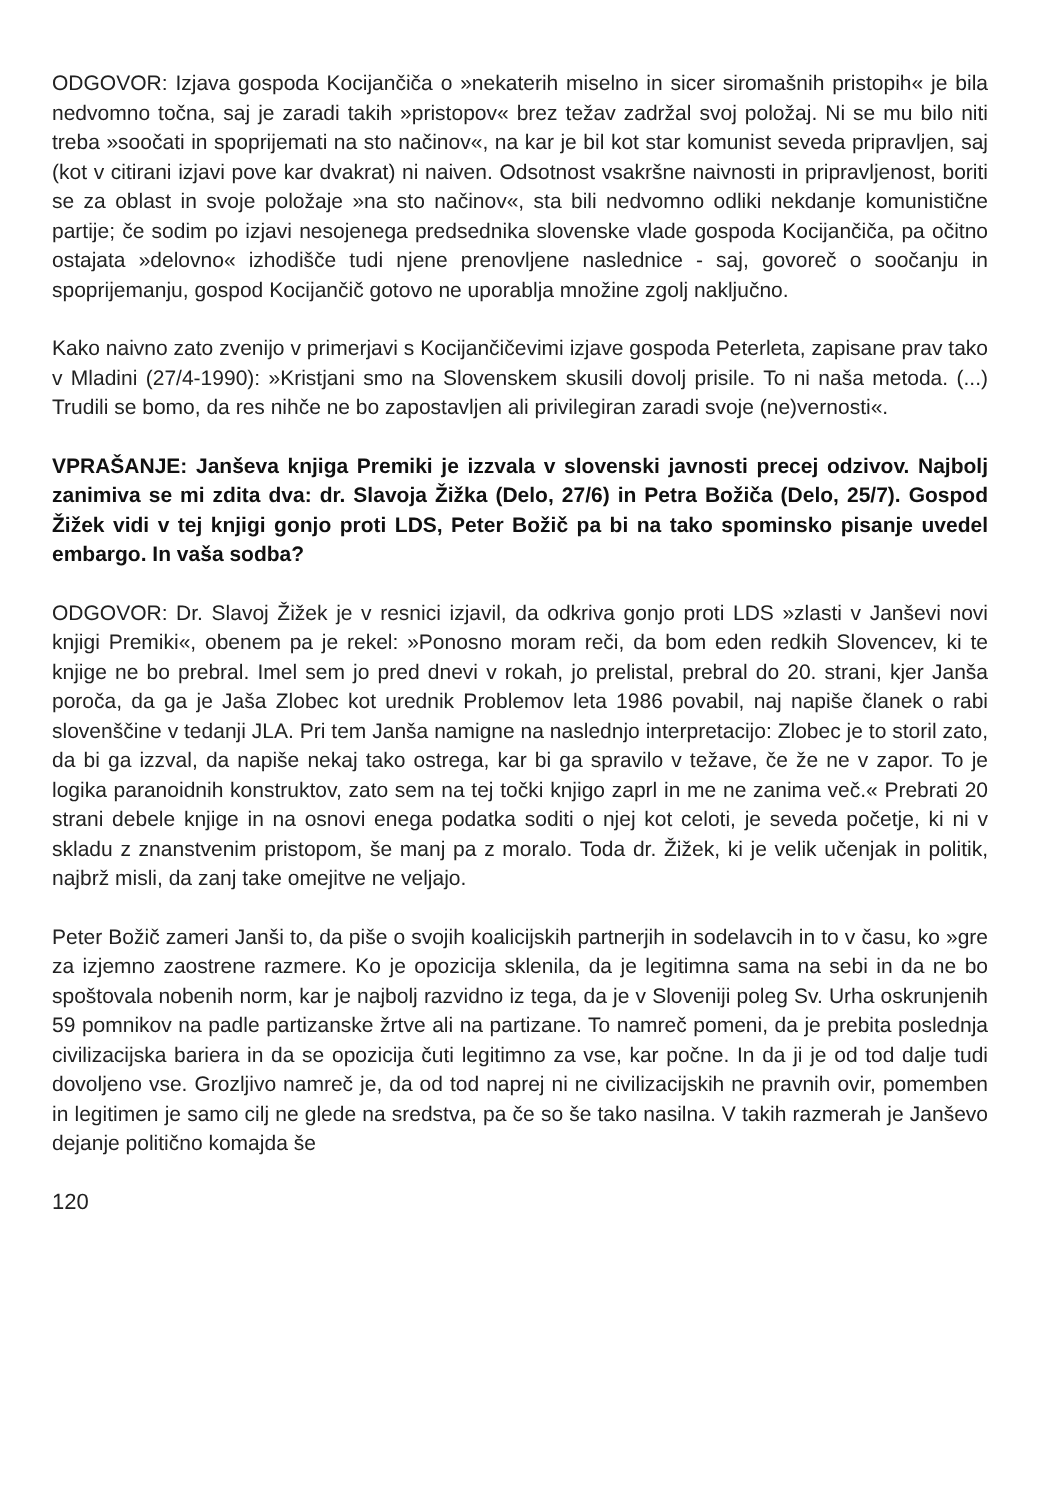ODGOVOR: Izjava gospoda Kocijančiča o »nekaterih miselno in sicer siromašnih pristopih« je bila nedvomno točna, saj je zaradi takih »pristopov« brez težav zadržal svoj položaj. Ni se mu bilo niti treba »soočati in spoprijemati na sto načinov«, na kar je bil kot star komunist seveda pripravljen, saj (kot v citirani izjavi pove kar dvakrat) ni naiven. Odsotnost vsakršne naivnosti in pripravljenost, boriti se za oblast in svoje položaje »na sto načinov«, sta bili nedvomno odliki nekdanje komunistične partije; če sodim po izjavi nesojenega predsednika slovenske vlade gospoda Kocijančiča, pa očitno ostajata »delovno« izhodišče tudi njene prenovljene naslednice - saj, govoreč o soočanju in spoprijemanju, gospod Kocijančič gotovo ne uporablja množine zgolj naključno.
Kako naivno zato zvenijo v primerjavi s Kocijančičevimi izjave gospoda Peterleta, zapisane prav tako v Mladini (27/4-1990): »Kristjani smo na Slovenskem skusili dovolj prisile. To ni naša metoda. (...) Trudili se bomo, da res nihče ne bo zapostavljen ali privilegiran zaradi svoje (ne)vernosti«.
VPRAŠANJE: Janševa knjiga Premiki je izzvala v slovenski javnosti precej odzivov. Najbolj zanimiva se mi zdita dva: dr. Slavoja Žižka (Delo, 27/6) in Petra Božiča (Delo, 25/7). Gospod Žižek vidi v tej knjigi gonjo proti LDS, Peter Božič pa bi na tako spominsko pisanje uvedel embargo. In vaša sodba?
ODGOVOR: Dr. Slavoj Žižek je v resnici izjavil, da odkriva gonjo proti LDS »zlasti v Janševi novi knjigi Premiki«, obenem pa je rekel: »Ponosno moram reči, da bom eden redkih Slovencev, ki te knjige ne bo prebral. Imel sem jo pred dnevi v rokah, jo prelistal, prebral do 20. strani, kjer Janša poroča, da ga je Jaša Zlobec kot urednik Problemov leta 1986 povabil, naj napiše članek o rabi slovenščine v tedanji JLA. Pri tem Janša namigne na naslednjo interpretacijo: Zlobec je to storil zato, da bi ga izzval, da napiše nekaj tako ostrega, kar bi ga spravilo v težave, če že ne v zapor. To je logika paranoidnih konstruktov, zato sem na tej točki knjigo zaprl in me ne zanima več.« Prebrati 20 strani debele knjige in na osnovi enega podatka soditi o njej kot celoti, je seveda početje, ki ni v skladu z znanstvenim pristopom, še manj pa z moralo. Toda dr. Žižek, ki je velik učenjak in politik, najbrž misli, da zanj take omejitve ne veljajo.
Peter Božič zameri Janši to, da piše o svojih koalicijskih partnerjih in sodelavcih in to v času, ko »gre za izjemno zaostrene razmere. Ko je opozicija sklenila, da je legitimna sama na sebi in da ne bo spoštovala nobenih norm, kar je najbolj razvidno iz tega, da je v Sloveniji poleg Sv. Urha oskrunjenih 59 pomnikov na padle partizanske žrtve ali na partizane. To namreč pomeni, da je prebita poslednja civilizacijska bariera in da se opozicija čuti legitimno za vse, kar počne. In da ji je od tod dalje tudi dovoljeno vse. Grozljivo namreč je, da od tod naprej ni ne civilizacijskih ne pravnih ovir, pomemben in legitimen je samo cilj ne glede na sredstva, pa če so še tako nasilna. V takih razmerah je Janševo dejanje politično komajda še
120